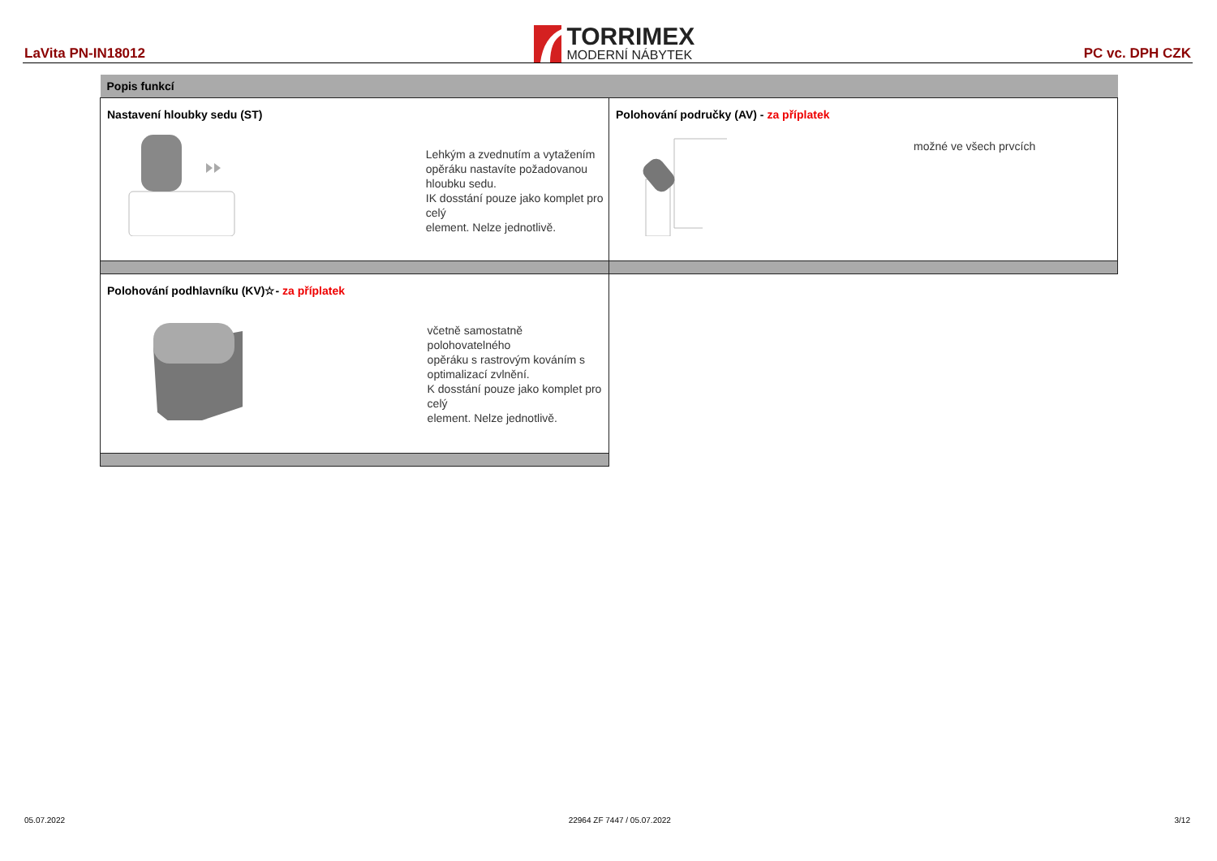LaVita PN-IN18012
TORRIMEX
MODERNÍ NÁBYTEK
PC vc. DPH CZK
| Popis funkcí | |
| Nastavení hloubky sedu (ST) Lehkým a zvednutím a vytažením opěráku nastavíte požadovanou hloubku sedu. IK dosstání pouze jako komplet pro celý element. Nelze jednotlivě. | Polohování područky (AV) - za příplatek možné ve všech prvcích |
| Polohování podhlavníku (KV)☆- za příplatek včetně samostatně polohovatelného opěráku s rastrovým kováním s optimalizací zvlnění. K dosstání pouze jako komplet pro celý element. Nelze jednotlivě. | |
05.07.2022 22964 ZF 7447 / 05.07.2022 3/12